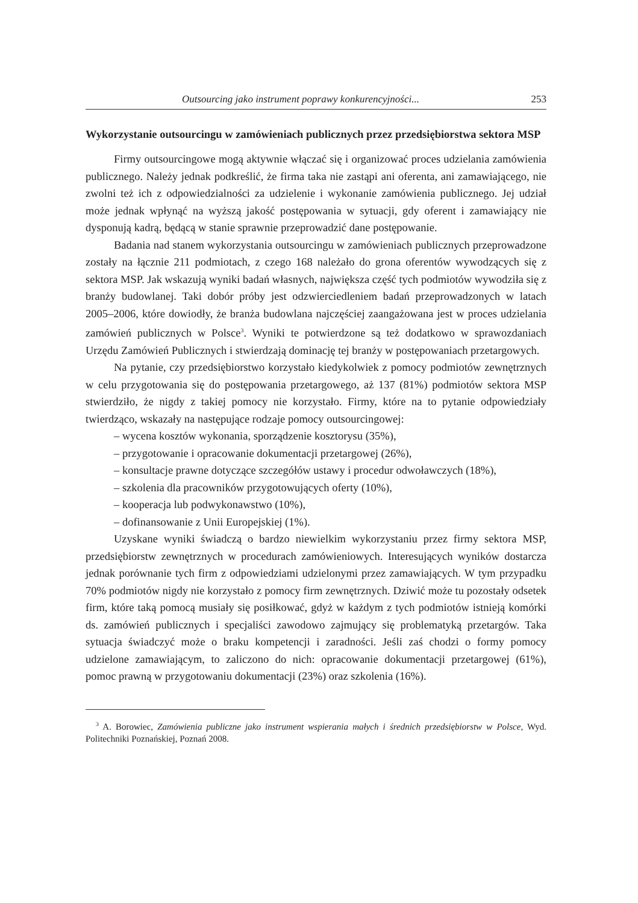Outsourcing jako instrument poprawy konkurencyjności... 253
Wykorzystanie outsourcingu w zamówieniach publicznych przez przedsiębiorstwa sektora MSP
Firmy outsourcingowe mogą aktywnie włączać się i organizować proces udzielania zamówienia publicznego. Należy jednak podkreślić, że firma taka nie zastąpi ani oferenta, ani zamawiającego, nie zwolni też ich z odpowiedzialności za udzielenie i wykonanie zamówienia publicznego. Jej udział może jednak wpłynąć na wyższą jakość postępowania w sytuacji, gdy oferent i zamawiający nie dysponują kadrą, będącą w stanie sprawnie przeprowadzić dane postępowanie.
Badania nad stanem wykorzystania outsourcingu w zamówieniach publicznych przeprowadzone zostały na łącznie 211 podmiotach, z czego 168 należało do grona oferentów wywodzących się z sektora MSP. Jak wskazują wyniki badań własnych, największa część tych podmiotów wywodziła się z branży budowlanej. Taki dobór próby jest odzwierciedleniem badań przeprowadzonych w latach 2005–2006, które dowiodły, że branża budowlana najczęściej zaangażowana jest w proces udzielania zamówień publicznych w Polsce<sup>3</sup>. Wyniki te potwierdzone są też dodatkowo w sprawozdaniach Urzędu Zamówień Publicznych i stwierdzają dominację tej branży w postępowaniach przetargowych.
Na pytanie, czy przedsiębiorstwo korzystało kiedykolwiek z pomocy podmiotów zewnętrznych w celu przygotowania się do postępowania przetargowego, aż 137 (81%) podmiotów sektora MSP stwierdziło, że nigdy z takiej pomocy nie korzystało. Firmy, które na to pytanie odpowiedziały twierdząco, wskazały na następujące rodzaje pomocy outsourcingowej:
– wycena kosztów wykonania, sporządzenie kosztorysu (35%),
– przygotowanie i opracowanie dokumentacji przetargowej (26%),
– konsultacje prawne dotyczące szczegółów ustawy i procedur odwoławczych (18%),
– szkolenia dla pracowników przygotowujących oferty (10%),
– kooperacja lub podwykonawstwo (10%),
– dofinansowanie z Unii Europejskiej (1%).
Uzyskane wyniki świadczą o bardzo niewielkim wykorzystaniu przez firmy sektora MSP, przedsiębiorstw zewnętrznych w procedurach zamówieniowych. Interesujących wyników dostarcza jednak porównanie tych firm z odpowiedziami udzielonymi przez zamawiających. W tym przypadku 70% podmiotów nigdy nie korzystało z pomocy firm zewnętrznych. Dziwić może tu pozostały odsetek firm, które taką pomocą musiały się posiłkować, gdyż w każdym z tych podmiotów istnieją komórki ds. zamówień publicznych i specjaliści zawodowo zajmujący się problematyką przetargów. Taka sytuacja świadczyć może o braku kompetencji i zaradności. Jeśli zaś chodzi o formy pomocy udzielone zamawiającym, to zaliczono do nich: opracowanie dokumentacji przetargowej (61%), pomoc prawną w przygotowaniu dokumentacji (23%) oraz szkolenia (16%).
<sup>3</sup> A. Borowiec, Zamówienia publiczne jako instrument wspierania małych i średnich przedsiębiorstw w Polsce, Wyd. Politechniki Poznańskiej, Poznań 2008.